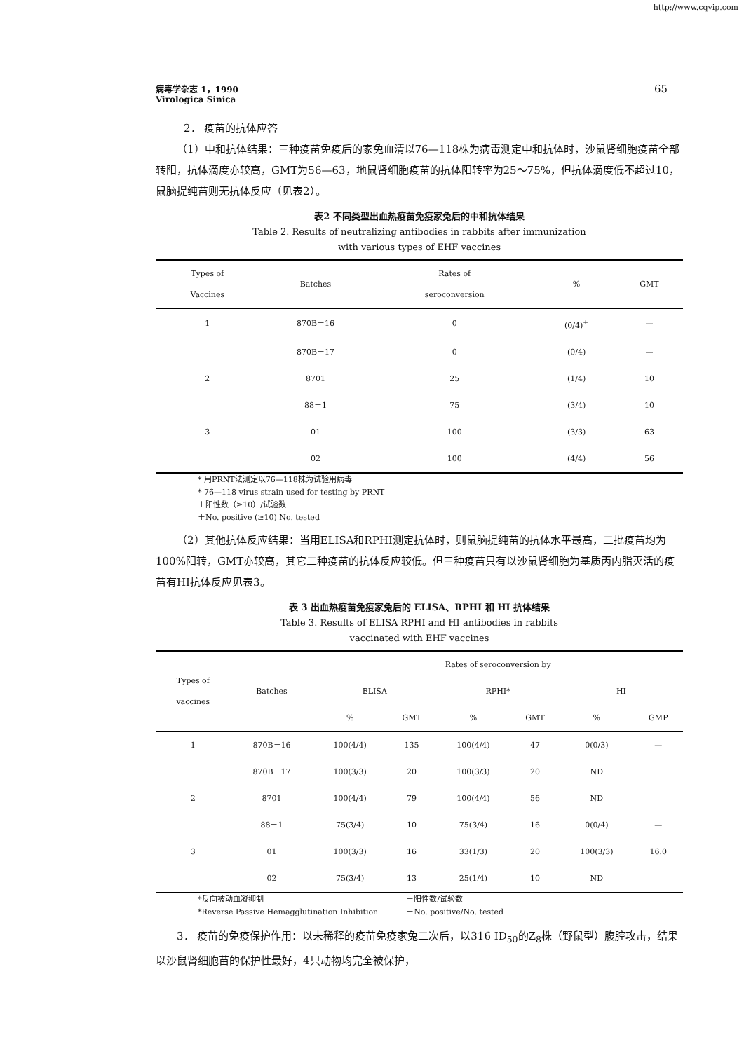http://www.cqvip.com
65 病毒学杂志 1，1990
Virologica Sinica
2． 疫苗的抗体应答
（1）中和抗体结果：三种疫苗免疫后的家兔血清以76—118株为病毒测定中和抗体时，沙鼠肾细胞疫苗全部转阳，抗体滴度亦较高，GMT为56—63，地鼠肾细胞疫苗的抗体阳转率为25～75%，但抗体滴度低不超过10，鼠脑提纯苗则无抗体反应（见表2）。
表2 不同类型出血热疫苗免疫家兔后的中和抗体结果
Table 2. Results of neutralizing antibodies in rabbits after immunization
with various types of EHF vaccines
| Types of Vaccines | Batches | Rates of seroconversion | % | GMT |
| --- | --- | --- | --- | --- |
| 1 | 870B－16 | 0 | (0/4)<sup>+</sup> | — |
| | 870B－17 | 0 | (0/4) | — |
| 2 | 8701 | 25 | (1/4) | 10 |
| | 88－1 | 75 | (3/4) | 10 |
| 3 | 01 | 100 | (3/3) | 63 |
| | 02 | 100 | (4/4) | 56 |
* 用PRNT法测定以76—118株为试验用病毒
* 76—118 virus strain used for testing by PRNT
＋阳性数（≥10）/试验数
＋No. positive (≥10) No. tested
（2）其他抗体反应结果：当用ELISA和RPHI测定抗体时，则鼠脑提纯苗的抗体水平最高，二批疫苗均为100%阳转，GMT亦较高，其它二种疫苗的抗体反应较低。但三种疫苗只有以沙鼠肾细胞为基质丙内脂灭活的疫苗有HI抗体反应见表3。
表 3 出血热疫苗免疫家兔后的 ELISA、RPHI 和 HI 抗体结果
Table 3. Results of ELISA RPHI and HI antibodies in rabbits
vaccinated with EHF vaccines
| Types of vaccines | Batches | Rates of seroconversion by | | | | | |
| --- | --- | --- | --- | --- | --- | --- | --- |
| | | ELISA | | RPHI* | | HI | |
| | | % | GMT | % | GMT | % | GMP |
| 1 | 870B－16 | 100(4/4) | 135 | 100(4/4) | 47 | 0(0/3) | — |
| | 870B－17 | 100(3/3) | 20 | 100(3/3) | 20 | ND | |
| 2 | 8701 | 100(4/4) | 79 | 100(4/4) | 56 | ND | |
| | 88－1 | 75(3/4) | 10 | 75(3/4) | 16 | 0(0/4) | — |
| 3 | 01 | 100(3/3) | 16 | 33(1/3) | 20 | 100(3/3) | 16.0 |
| | 02 | 75(3/4) | 13 | 25(1/4) | 10 | ND | |
*反向被动血凝抑制
*Reverse Passive Hemagglutination Inhibition
＋阳性数/试验数
＋No. positive/No. tested
3． 疫苗的免疫保护作用：以未稀释的疫苗免疫家兔二次后，以316 ID<sub>50</sub>的Z<sub>8</sub>株（野鼠型）腹腔攻击，结果以沙鼠肾细胞苗的保护性最好，4只动物均完全被保护，